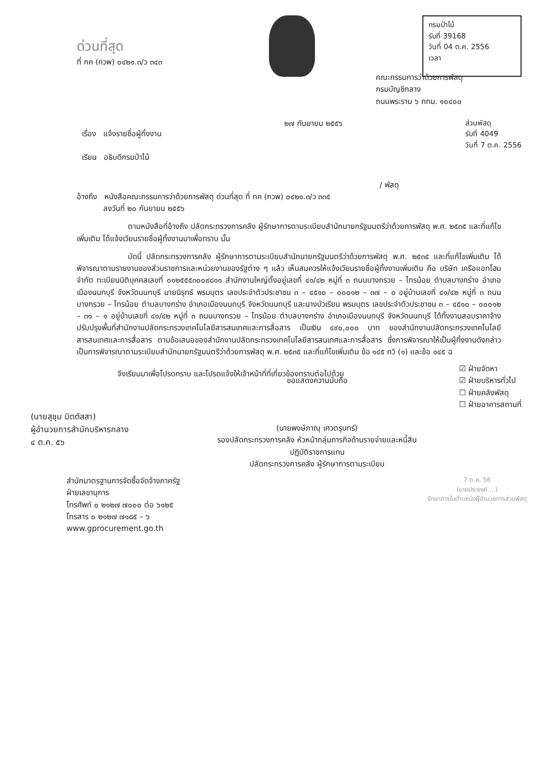ด่วนที่สุด
ที่ กค (กวพ) ๐๔๒๑.๓/ว ๓๔๓
กรมป่าไม้
รับที่ 39168
วันที่ 04 ต.ค. 2556
เวลา
คณะกรรมการว่าด้วยการพัสดุ
กรมบัญชีกลาง
ถนนพระราม ๖ กทม. ๑๐๔๐๐
เรื่อง แจ้งรายชื่อผู้ทิ้งงาน
เรียน อธิบดีกรมป่าไม้
๒๗ กันยายน ๒๕๕๖ ส่วนพัสดุ
รับที่ 4049
วันที่ 7 ต.ค. 2556
/ พัสดุ
อ้างถึง หนังสือคณะกรรมการว่าด้วยการพัสดุ ด่วนที่สุด ที่ กค (กวพ) ๐๔๒๑.๓/ว ๓๓๕
ลงวันที่ ๒๐ กันยายน ๒๕๕๖
ตามหนังสือที่อ้างถึง ปลัดกระทรวงการคลัง ผู้รักษาการตามระเบียบสำนักนายกรัฐมนตรีว่าด้วยการพัสดุ พ.ศ. ๒๕๓๕ และที่แก้ไขเพิ่มเติม ได้แจ้งเวียนรายชื่อผู้ทิ้งงานมาเพื่อทราบ นั้น
บัดนี้ ปลัดกระทรวงการคลัง ผู้รักษาการตามระเบียบสำนักนายกรัฐมนตรีว่าด้วยการพัสดุ พ.ศ. ๒๕๓๕ และที่แก้ไขเพิ่มเติม ได้พิจารณาตามรายงานของส่วนราชการและหน่วยงานของรัฐต่าง ๆ แล้ว เห็นสมควรให้แจ้งเวียนรายชื่อผู้ทิ้งงานเพิ่มเติม คือ บริษัท เครือแอทโฮม จำกัด ทะเบียนนิติบุคคลเลขที่ ๐๑๒๕๕๕๓๐๐๙๘๑๑ สำนักงานใหญ่ตั้งอยู่เลขที่ ๔๑/๔๒ หมู่ที่ ๓ ถนนบางกรวย – ไทรน้อย ตำบลบางกร่าง อำเภอเมืองนนทบุรี จังหวัดนนทบุรี นายนิรุทธ์ พรมบุตร เลขประจำตัวประชาชน ๓ – ๔๕๑๐ – ๐๐๐๑๒ – ๓๗ – ๐ อยู่บ้านเลขที่ ๔๑/๔๒ หมู่ที่ ๓ ถนนบางกรวย – ไทรน้อย ตำบลบางกร่าง อำเภอเมืองนนทบุรี จังหวัดนนทบุรี และนางบัวเรียน พรมบุตร เลขประจำตัวประชาชน ๓ – ๔๕๑๐ – ๐๐๐๑๒ – ๓๑ – ๑ อยู่บ้านเลขที่ ๔๑/๔๒ หมู่ที่ ๓ ถนนบางกรวย – ไทรน้อย ตำบลบางกร่าง อำเภอเมืองนนทบุรี จังหวัดนนทบุรี ได้ทิ้งงานสอบราคาจ้างปรับปรุงพื้นที่สำนักงานปลัดกระทรวงเทคโนโลยีสารสนเทศและการสื่อสาร เป็นเงิน ๔๙๐,๐๐๐ บาท ของสำนักงานปลัดกระทรวงเทคโนโลยีสารสนเทศและการสื่อสาร ตามข้อเสนอของสำนักงานปลัดกระทรวงเทคโนโลยีสารสนเทศและการสื่อสาร ซึ่งการพิจารณาให้เป็นผู้ทิ้งงานดังกล่าว เป็นการพิจารณาตามระเบียบสำนักนายกรัฐมนตรีว่าด้วยการพัสดุ พ.ศ. ๒๕๓๕ และที่แก้ไขเพิ่มเติม ข้อ ๑๔๕ ทวิ (๑) และข้อ ๑๔๕ ฉ
จึงเรียนมาเพื่อโปรดทราบ และโปรดแจ้งให้เจ้าหน้าที่ที่เกี่ยวข้องทราบต่อไปด้วย
☑ ฝ่ายจัดหา
☑ ฝ่ายบริหารทั่วไป
☐ ฝ่ายคลังพัสดุ
☐ ฝ่ายอาคารสถานที่
(นายสุชุม มิตตัสสา)
ผู้อำนวยการสำนักบริหารกลาง
๔ ต.ค. ๕๖
ขอแสดงความนับถือ
(นายพงษ์ภาณุ เศวตรุนทร์)
รองปลัดกระทรวงการคลัง หัวหน้ากลุ่มภารกิจด้านรายจ่ายและหนี้สิน
ปฏิบัติราชการแทน
ปลัดกระทรวงการคลัง ผู้รักษาการตามระเบียบ
สำนักมาตรฐานการจัดซื้อจัดจ้างภาครัฐ
ฝ่ายเลขานุการ
โทรศัพท์ ๐ ๒๑๒๗ ๗๐๐๐ ต่อ ๖๑๒๕
โทรสาร ๐ ๒๑๒๗ ๗๑๘๕ – ๖
www.gprocurement.go.th
7 ต.ค. 56
(นายประยงค์ ...)
รักษาการในตำแหน่งผู้อำนวยการส่วนพัสดุ